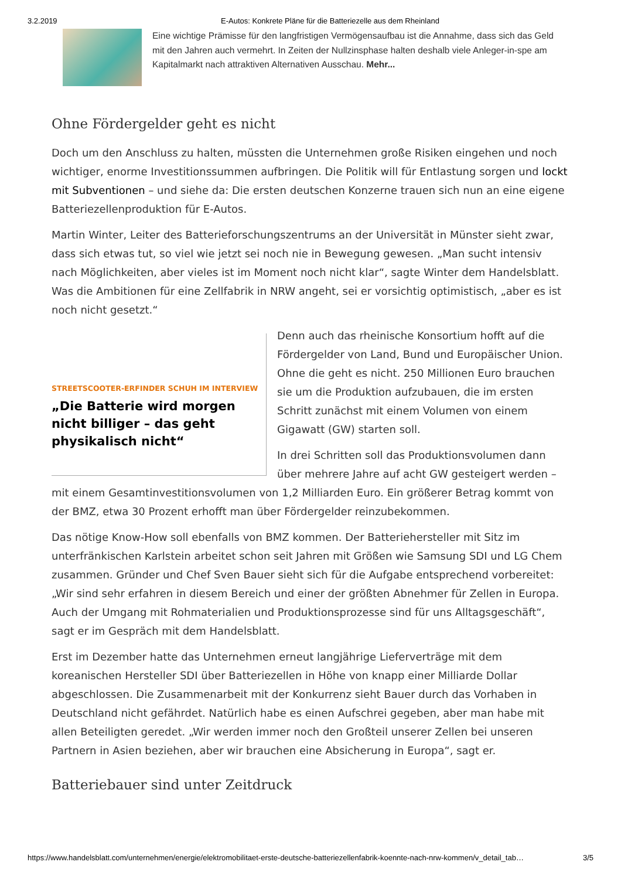3.2.2019 E-Autos: Konkrete Pläne für die Batteriezelle aus dem Rheinland
Eine wichtige Prämisse für den langfristigen Vermögensaufbau ist die Annahme, dass sich das Geld mit den Jahren auch vermehrt. In Zeiten der Nullzinsphase halten deshalb viele Anleger-in-spe am Kapitalmarkt nach attraktiven Alternativen Ausschau. Mehr...
Ohne Fördergelder geht es nicht
Doch um den Anschluss zu halten, müssten die Unternehmen große Risiken eingehen und noch wichtiger, enorme Investitionssummen aufbringen. Die Politik will für Entlastung sorgen und lockt mit Subventionen – und siehe da: Die ersten deutschen Konzerne trauen sich nun an eine eigene Batteriezellenproduktion für E-Autos.
Martin Winter, Leiter des Batterieforschungszentrums an der Universität in Münster sieht zwar, dass sich etwas tut, so viel wie jetzt sei noch nie in Bewegung gewesen. „Man sucht intensiv nach Möglichkeiten, aber vieles ist im Moment noch nicht klar“, sagte Winter dem Handelsblatt. Was die Ambitionen für eine Zellfabrik in NRW angeht, sei er vorsichtig optimistisch, „aber es ist noch nicht gesetzt.“
STREETSCOOTER-ERFINDER SCHUH IM INTERVIEW
„Die Batterie wird morgen nicht billiger – das geht physikalisch nicht“
Denn auch das rheinische Konsortium hofft auf die Fördergelder von Land, Bund und Europäischer Union. Ohne die geht es nicht. 250 Millionen Euro brauchen sie um die Produktion aufzubauen, die im ersten Schritt zunächst mit einem Volumen von einem Gigawatt (GW) starten soll.
In drei Schritten soll das Produktionsvolumen dann über mehrere Jahre auf acht GW gesteigert werden – mit einem Gesamtinvestitionsvolumen von 1,2 Milliarden Euro. Ein größerer Betrag kommt von der BMZ, etwa 30 Prozent erhofft man über Fördergelder reinzubekommen.
Das nötige Know-How soll ebenfalls von BMZ kommen. Der Batteriehersteller mit Sitz im unterfränkischen Karlstein arbeitet schon seit Jahren mit Größen wie Samsung SDI und LG Chem zusammen. Gründer und Chef Sven Bauer sieht sich für die Aufgabe entsprechend vorbereitet: „Wir sind sehr erfahren in diesem Bereich und einer der größten Abnehmer für Zellen in Europa. Auch der Umgang mit Rohmaterialien und Produktionsprozesse sind für uns Alltagsgeschäft“, sagt er im Gespräch mit dem Handelsblatt.
Erst im Dezember hatte das Unternehmen erneut langjährige Lieferverträge mit dem koreanischen Hersteller SDI über Batteriezellen in Höhe von knapp einer Milliarde Dollar abgeschlossen. Die Zusammenarbeit mit der Konkurrenz sieht Bauer durch das Vorhaben in Deutschland nicht gefährdet. Natürlich habe es einen Aufschrei gegeben, aber man habe mit allen Beteiligten geredet. „Wir werden immer noch den Großteil unserer Zellen bei unseren Partnern in Asien beziehen, aber wir brauchen eine Absicherung in Europa“, sagt er.
Batteriebauer sind unter Zeitdruck
https://www.handelsblatt.com/unternehmen/energie/elektromobilitaet-erste-deutsche-batteriezellenfabrik-koennte-nach-nrw-kommen/v_detail_tab… 3/5